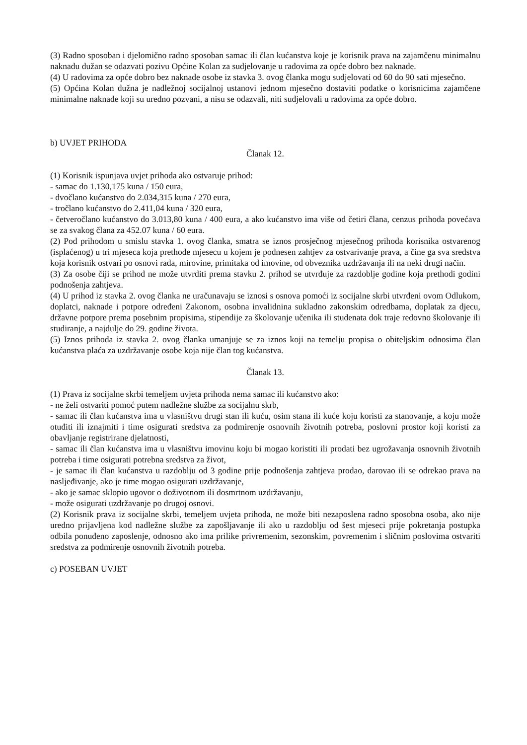(3) Radno sposoban i djelomično radno sposoban samac ili član kućanstva koje je korisnik prava na zajamčenu minimalnu naknadu dužan se odazvati pozivu Općine Kolan za sudjelovanje u radovima za opće dobro bez naknade.
(4) U radovima za opće dobro bez naknade osobe iz stavka 3. ovog članka mogu sudjelovati od 60 do 90 sati mjesečno.
(5) Općina Kolan dužna je nadležnoj socijalnoj ustanovi jednom mjesečno dostaviti podatke o korisnicima zajamčene minimalne naknade koji su uredno pozvani, a nisu se odazvali, niti sudjelovali u radovima za opće dobro.
b) UVJET PRIHODA
Članak 12.
(1) Korisnik ispunjava uvjet prihoda ako ostvaruje prihod:
- samac do 1.130,175 kuna / 150 eura,
- dvočlano kućanstvo do 2.034,315 kuna / 270 eura,
- tročlano kućanstvo do 2.411,04 kuna / 320 eura,
- četveročlano kućanstvo do 3.013,80 kuna / 400 eura, a ako kućanstvo ima više od četiri člana, cenzus prihoda povećava se za svakog člana za 452.07 kuna / 60 eura.
(2) Pod prihodom u smislu stavka 1. ovog članka, smatra se iznos prosječnog mjesečnog prihoda korisnika ostvarenog (isplaćenog) u tri mjeseca koja prethode mjesecu u kojem je podnesen zahtjev za ostvarivanje prava, a čine ga sva sredstva koja korisnik ostvari po osnovi rada, mirovine, primitaka od imovine, od obveznika uzdržavanja ili na neki drugi način.
(3) Za osobe čiji se prihod ne može utvrditi prema stavku 2. prihod se utvrđuje za razdoblje godine koja prethodi godini podnošenja zahtjeva.
(4) U prihod iz stavka 2. ovog članka ne uračunavaju se iznosi s osnova pomoći iz socijalne skrbi utvrđeni ovom Odlukom, doplatci, naknade i potpore određeni Zakonom, osobna invalidnina sukladno zakonskim odredbama, doplatak za djecu, državne potpore prema posebnim propisima, stipendije za školovanje učenika ili studenata dok traje redovno školovanje ili studiranje, a najdulje do 29. godine života.
(5) Iznos prihoda iz stavka 2. ovog članka umanjuje se za iznos koji na temelju propisa o obiteljskim odnosima član kućanstva plaća za uzdržavanje osobe koja nije član tog kućanstva.
Članak 13.
(1) Prava iz socijalne skrbi temeljem uvjeta prihoda nema samac ili kućanstvo ako:
- ne želi ostvariti pomoć putem nadležne službe za socijalnu skrb,
- samac ili član kućanstva ima u vlasništvu drugi stan ili kuću, osim stana ili kuće koju koristi za stanovanje, a koju može otuđiti ili iznajmiti i time osigurati sredstva za podmirenje osnovnih životnih potreba, poslovni prostor koji koristi za obavljanje registrirane djelatnosti,
- samac ili član kućanstva ima u vlasništvu imovinu koju bi mogao koristiti ili prodati bez ugrožavanja osnovnih životnih potreba i time osigurati potrebna sredstva za život,
- je samac ili član kućanstva u razdoblju od 3 godine prije podnošenja zahtjeva prodao, darovao ili se odrekao prava na nasljeđivanje, ako je time mogao osigurati uzdržavanje,
- ako je samac sklopio ugovor o doživotnom ili dosmrtnom uzdržavanju,
- može osigurati uzdržavanje po drugoj osnovi.
(2) Korisnik prava iz socijalne skrbi, temeljem uvjeta prihoda, ne može biti nezaposlena radno sposobna osoba, ako nije uredno prijavljena kod nadležne službe za zapošljavanje ili ako u razdoblju od šest mjeseci prije pokretanja postupka odbila ponuđeno zaposlenje, odnosno ako ima prilike privremenim, sezonskim, povremenim i sličnim poslovima ostvariti sredstva za podmirenje osnovnih životnih potreba.
c) POSEBAN UVJET